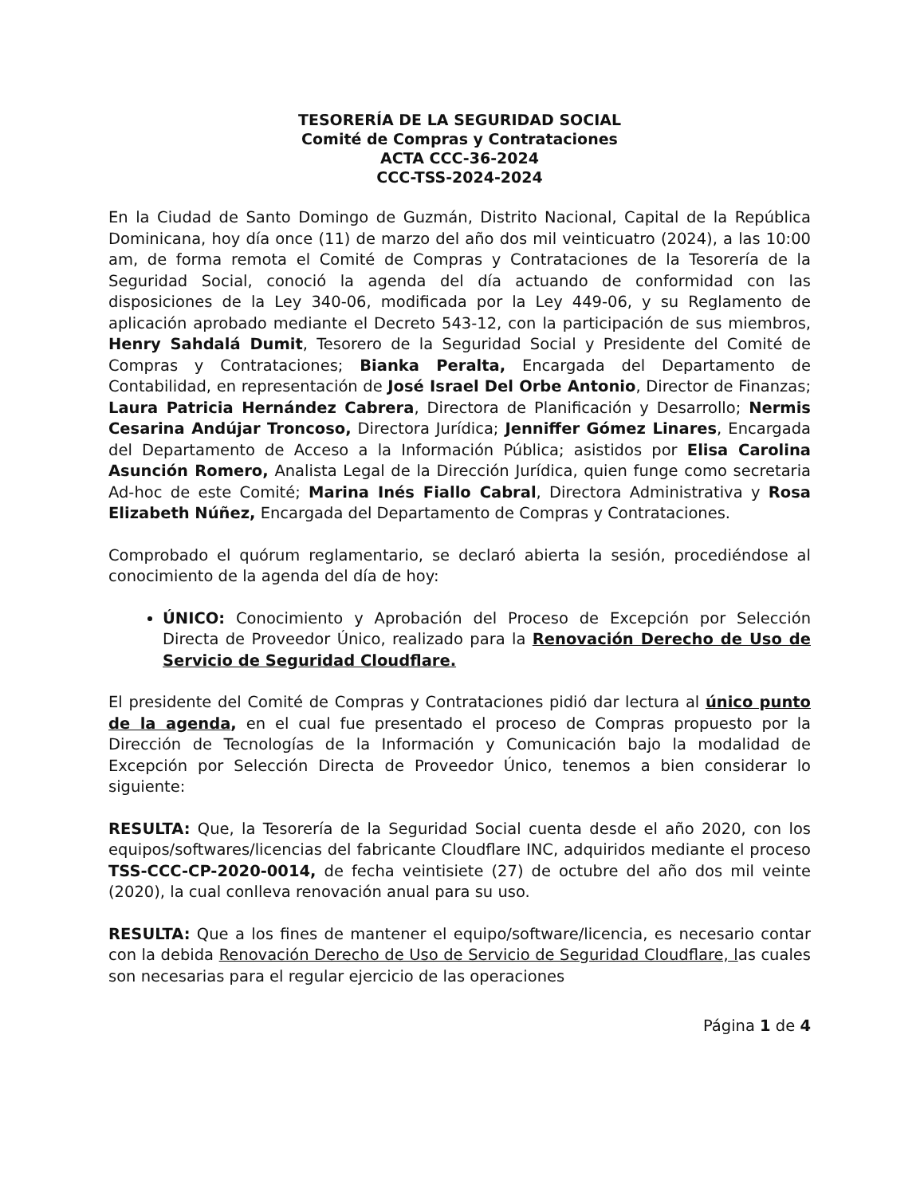TESORERÍA DE LA SEGURIDAD SOCIAL
Comité de Compras y Contrataciones
ACTA CCC-36-2024
CCC-TSS-2024-2024
En la Ciudad de Santo Domingo de Guzmán, Distrito Nacional, Capital de la República Dominicana, hoy día once (11) de marzo del año dos mil veinticuatro (2024), a las 10:00 am, de forma remota el Comité de Compras y Contrataciones de la Tesorería de la Seguridad Social, conoció la agenda del día actuando de conformidad con las disposiciones de la Ley 340-06, modificada por la Ley 449-06, y su Reglamento de aplicación aprobado mediante el Decreto 543-12, con la participación de sus miembros, Henry Sahdalá Dumit, Tesorero de la Seguridad Social y Presidente del Comité de Compras y Contrataciones; Bianka Peralta, Encargada del Departamento de Contabilidad, en representación de José Israel Del Orbe Antonio, Director de Finanzas; Laura Patricia Hernández Cabrera, Directora de Planificación y Desarrollo; Nermis Cesarina Andújar Troncoso, Directora Jurídica; Jenniffer Gómez Linares, Encargada del Departamento de Acceso a la Información Pública; asistidos por Elisa Carolina Asunción Romero, Analista Legal de la Dirección Jurídica, quien funge como secretaria Ad-hoc de este Comité; Marina Inés Fiallo Cabral, Directora Administrativa y Rosa Elizabeth Núñez, Encargada del Departamento de Compras y Contrataciones.
Comprobado el quórum reglamentario, se declaró abierta la sesión, procediéndose al conocimiento de la agenda del día de hoy:
ÚNICO: Conocimiento y Aprobación del Proceso de Excepción por Selección Directa de Proveedor Único, realizado para la Renovación Derecho de Uso de Servicio de Seguridad Cloudflare.
El presidente del Comité de Compras y Contrataciones pidió dar lectura al único punto de la agenda, en el cual fue presentado el proceso de Compras propuesto por la Dirección de Tecnologías de la Información y Comunicación bajo la modalidad de Excepción por Selección Directa de Proveedor Único, tenemos a bien considerar lo siguiente:
RESULTA: Que, la Tesorería de la Seguridad Social cuenta desde el año 2020, con los equipos/softwares/licencias del fabricante Cloudflare INC, adquiridos mediante el proceso TSS-CCC-CP-2020-0014, de fecha veintisiete (27) de octubre del año dos mil veinte (2020), la cual conlleva renovación anual para su uso.
RESULTA: Que a los fines de mantener el equipo/software/licencia, es necesario contar con la debida Renovación Derecho de Uso de Servicio de Seguridad Cloudflare, las cuales son necesarias para el regular ejercicio de las operaciones
Página 1 de 4